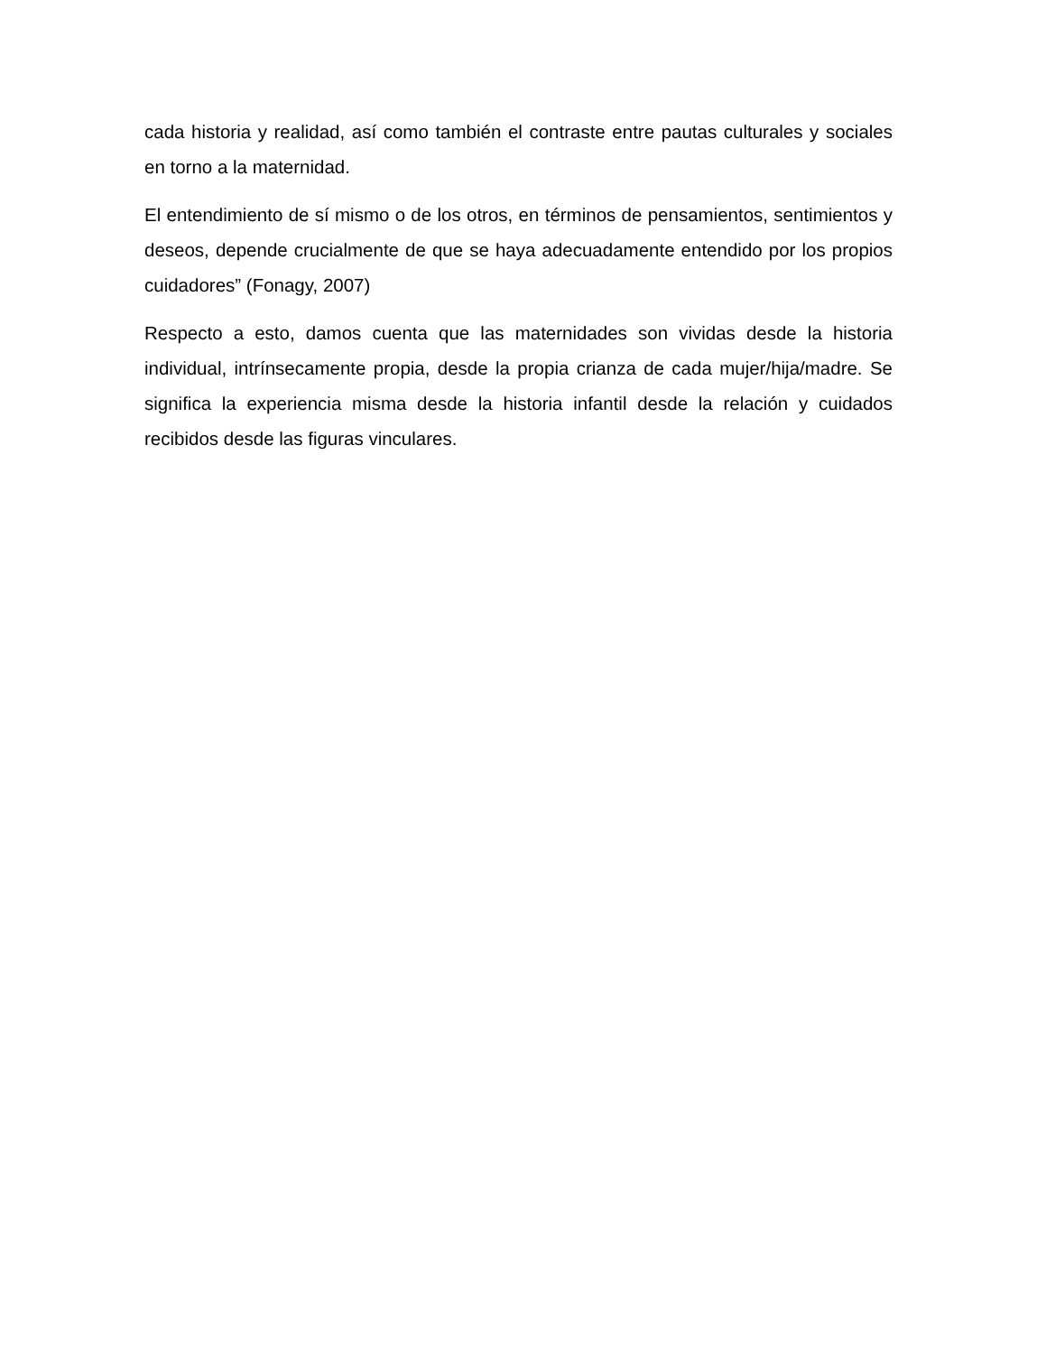cada historia y realidad, así como también el contraste entre pautas culturales y sociales en torno a la maternidad.
El entendimiento de sí mismo o de los otros, en términos de pensamientos, sentimientos y deseos, depende crucialmente de que se haya adecuadamente entendido por los propios cuidadores” (Fonagy, 2007)
Respecto a esto, damos cuenta que las maternidades son vividas desde la historia individual, intrínsecamente propia, desde la propia crianza de cada mujer/hija/madre. Se significa la experiencia misma desde la historia infantil desde la relación y cuidados recibidos desde las figuras vinculares.